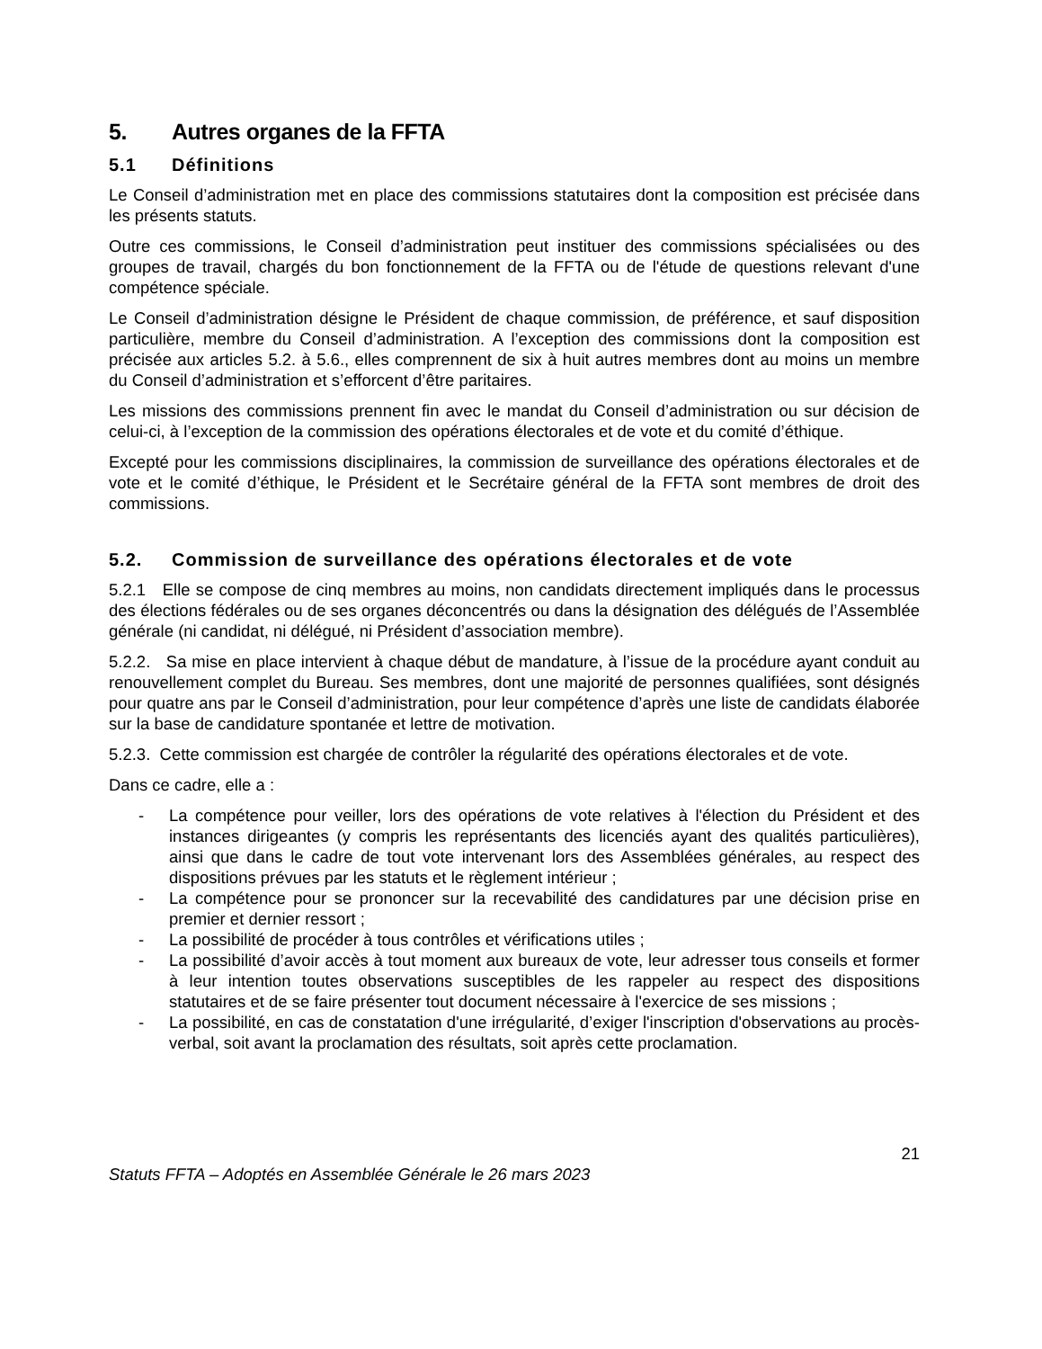5. Autres organes de la FFTA
5.1 Définitions
Le Conseil d’administration met en place des commissions statutaires dont la composition est précisée dans les présents statuts.
Outre ces commissions, le Conseil d’administration peut instituer des commissions spécialisées ou des groupes de travail, chargés du bon fonctionnement de la FFTA ou de l'étude de questions relevant d'une compétence spéciale.
Le Conseil d’administration désigne le Président de chaque commission, de préférence, et sauf disposition particulière, membre du Conseil d’administration. A l’exception des commissions dont la composition est précisée aux articles 5.2. à 5.6., elles comprennent de six à huit autres membres dont au moins un membre du Conseil d’administration et s’efforcent d’être paritaires.
Les missions des commissions prennent fin avec le mandat du Conseil d’administration ou sur décision de celui-ci, à l’exception de la commission des opérations électorales et de vote et du comité d’éthique.
Excepté pour les commissions disciplinaires, la commission de surveillance des opérations électorales et de vote et le comité d’éthique, le Président et le Secrétaire général de la FFTA sont membres de droit des commissions.
5.2. Commission de surveillance des opérations électorales et de vote
5.2.1 Elle se compose de cinq membres au moins, non candidats directement impliqués dans le processus des élections fédérales ou de ses organes déconcentrés ou dans la désignation des délégués de l’Assemblée générale (ni candidat, ni délégué, ni Président d’association membre).
5.2.2. Sa mise en place intervient à chaque début de mandature, à l’issue de la procédure ayant conduit au renouvellement complet du Bureau. Ses membres, dont une majorité de personnes qualifiées, sont désignés pour quatre ans par le Conseil d’administration, pour leur compétence d’après une liste de candidats élaborée sur la base de candidature spontanée et lettre de motivation.
5.2.3. Cette commission est chargée de contrôler la régularité des opérations électorales et de vote.
Dans ce cadre, elle a :
- La compétence pour veiller, lors des opérations de vote relatives à l'élection du Président et des instances dirigeantes (y compris les représentants des licenciés ayant des qualités particulières), ainsi que dans le cadre de tout vote intervenant lors des Assemblées générales, au respect des dispositions prévues par les statuts et le règlement intérieur ;
- La compétence pour se prononcer sur la recevabilité des candidatures par une décision prise en premier et dernier ressort ;
- La possibilité de procéder à tous contrôles et vérifications utiles ;
- La possibilité d’avoir accès à tout moment aux bureaux de vote, leur adresser tous conseils et former à leur intention toutes observations susceptibles de les rappeler au respect des dispositions statutaires et de se faire présenter tout document nécessaire à l'exercice de ses missions ;
- La possibilité, en cas de constatation d'une irrégularité, d’exiger l'inscription d'observations au procès-verbal, soit avant la proclamation des résultats, soit après cette proclamation.
21
Statuts FFTA – Adoptés en Assemblée Générale le 26 mars 2023